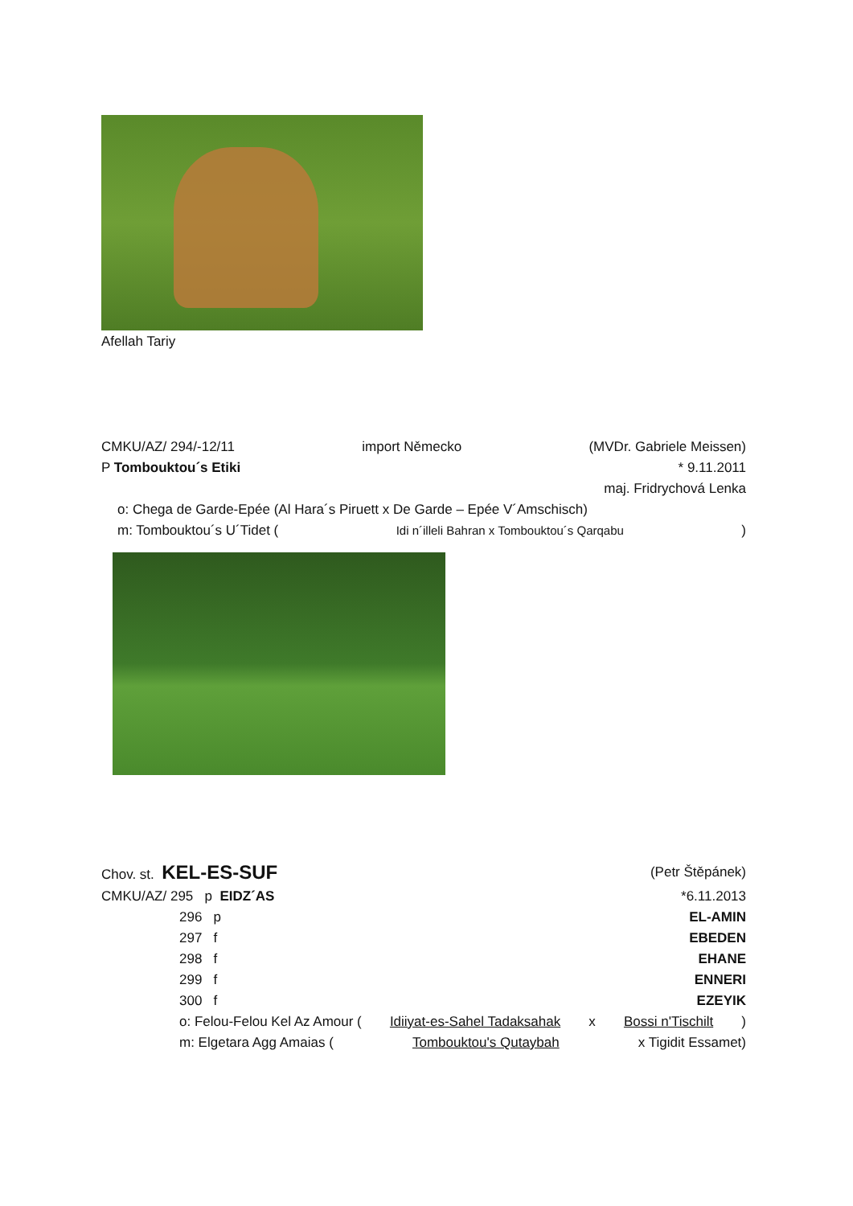Afellah Tariy
CMKU/AZ/ 294/-12/11 import Německo (MVDr. Gabriele Meissen)
P Tombouktou´s Etiki * 9.11.2011
maj. Fridrychová Lenka
o: Chega de Garde-Epée (Al Hara´s Piruett x De Garde – Epée V´Amschisch)
m: Tombouktou´s U´Tidet (Idi n´illeli Bahran x Tombouktou´s Qarqabu)
Chov. st. KEL-ES-SUF (Petr Štěpánek)
CMKU/AZ/ 295 p EIDZ´AS *6.11.2013
296 p EL-AMIN
297 f EBEDEN
298 f EHANE
299 f ENNERI
300 f EZEYIK
o: Felou-Felou Kel Az Amour (Idiiyat-es-Sahel Tadaksahak x Bossi n'Tischilt)
m: Elgetara Agg Amaias (Tombouktou's Qutaybah x Tigidit Essamet)